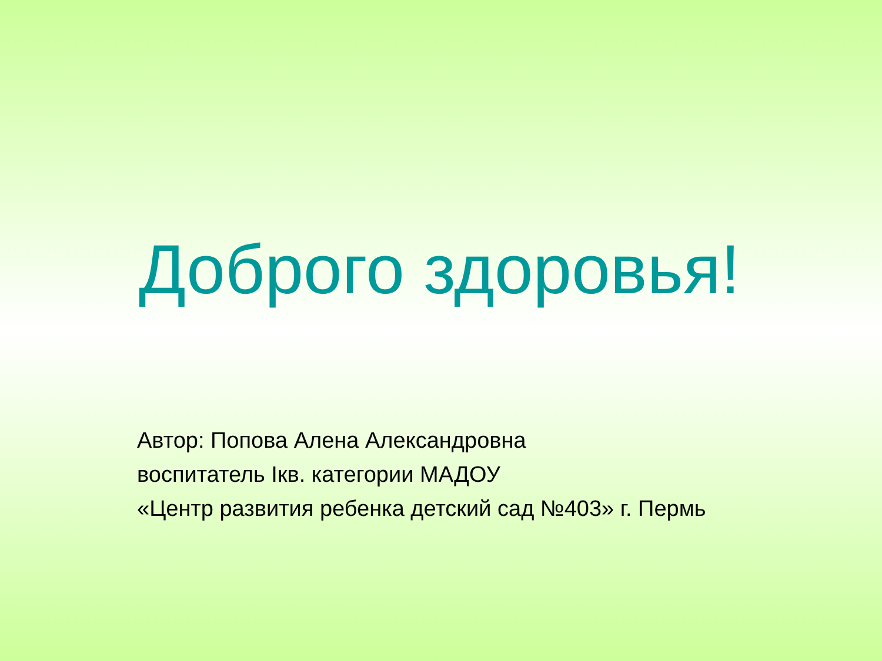Доброго здоровья!
Автор: Попова Алена Александровна
воспитатель Iкв. категории МАДОУ
«Центр развития ребенка детский сад №403» г. Пермь